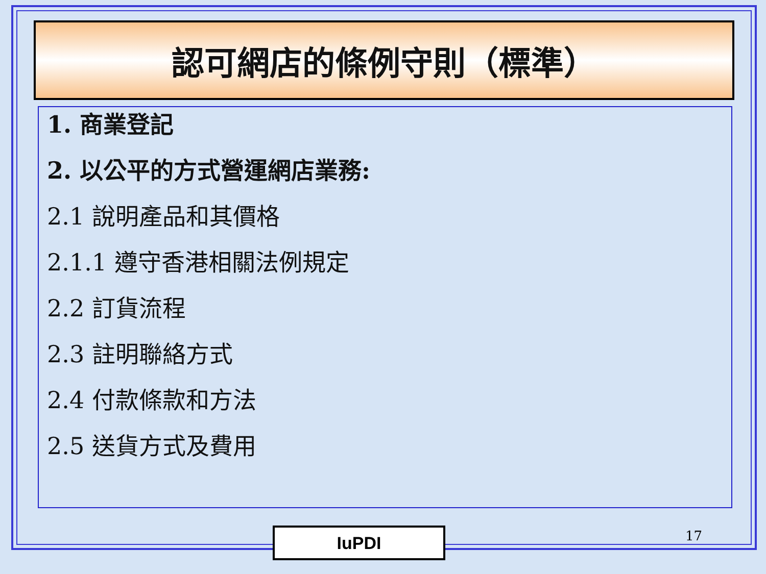認可網店的條例守則（標準）
1. 商業登記
2. 以公平的方式營運網店業務:
2.1 說明產品和其價格
2.1.1 遵守香港相關法例規定
2.2 訂貨流程
2.3 註明聯絡方式
2.4 付款條款和方法
2.5 送貨方式及費用
IuPDI 17